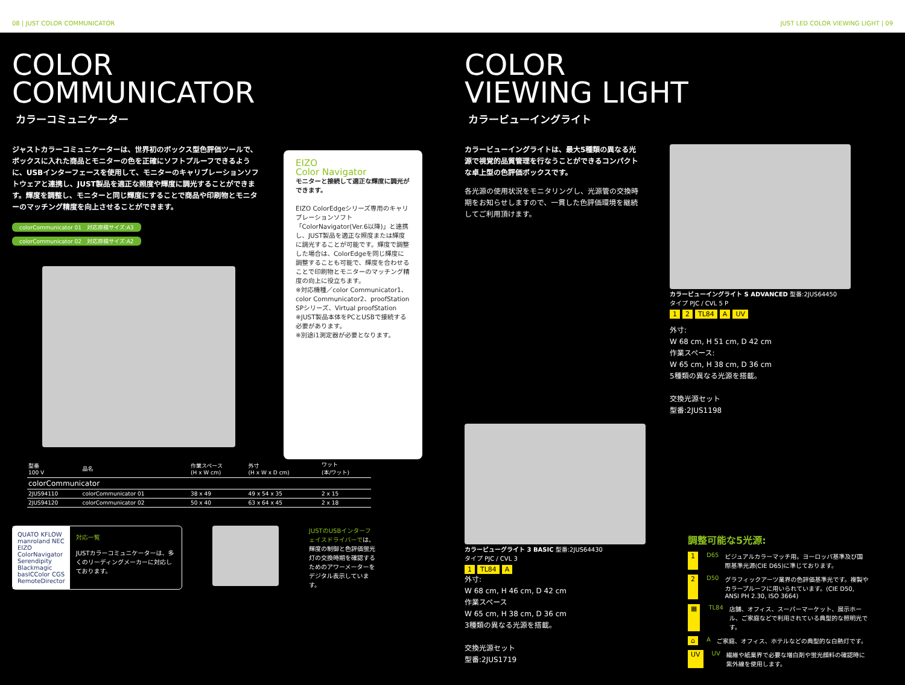08 | JUST COLOR COMMUNICATOR JUST LED COLOR VIEWING LIGHT | 09
COLOR
COMMUNICATOR
カラーコミュニケーター
ジャストカラーコミュニケーターは、世界初のボックス型色評価ツールで、ボックスに入れた商品とモニターの色を正確にソフトプルーフできるように、USBインターフェースを使用して、モニターのキャリブレーションソフトウェアと連携し、JUST製品を適正な照度や輝度に調光することができます。輝度を調整し、モニターと同じ輝度にすることで商品や印刷物とモニターのマッチング精度を向上させることができます。
colorCommunicator 01　対応原稿サイズ:A3
colorCommunicator 02　対応原稿サイズ:A2
EIZO
Color Navigator
モニターと接続して適正な輝度に調光ができます。
EIZO ColorEdgeシリーズ専用のキャリブレーションソフト「ColorNavigator(Ver.6以降)」と連携し、JUST製品を適正な照度または輝度に調光することが可能です。輝度で調整した場合は、ColorEdgeを同じ輝度に調整することも可能で、輝度を合わせることで印刷物とモニターのマッチング精度の向上に役立ちます。
※対応機種／color Communicator1、color Communicator2、proofStation SPシリーズ、Virtual proofStation
※JUST製品本体をPCとUSBで接続する必要があります。
※別途i1測定器が必要となります。
| 型番 100 V | 品名 | 作業スペース (H x W cm) | 外寸 (H x W x D cm) | ワット (本/ワット) |
| --- | --- | --- | --- | --- |
| colorCommunicator | | | | |
| 2JUS94110 | colorCommunicator 01 | 38 x 49 | 49 x 54 x 35 | 2 x 15 |
| 2JUS94120 | colorCommunicator 02 | 50 x 40 | 63 x 64 x 45 | 2 x 18 |
QUATO KFLOW manroland NEC EIZO ColorNavigator Serendipity Blackmagic basICColor CGS RemoteDirector
対応一覧
JUSTカラーコミュニケーターは、多くのリーディングメーカーに対応しております。
JUSTのUSBインターフェイスドライバーでは、輝度の制御と色評価蛍光灯の交換時期を確認するためのアワーメーターをデジタル表示しています。
COLOR
VIEWING LIGHT
カラービューイングライト
カラービューイングライトは、最大5種類の異なる光源で視覚的品質管理を行なうことができるコンパクトな卓上型の色評価ボックスです。
各光源の使用状況をモニタリングし、光源管の交換時期をお知らせしますので、一貫した色評価環境を継続してご利用頂けます。
カラービューイングライト S ADVANCED 型番:2JUS64450
タイプ PJC / CVL 5 P
1 2 TL84 A UV
外寸:
W 68 cm, H 51 cm, D 42 cm
作業スペース:
W 65 cm, H 38 cm, D 36 cm
5種類の異なる光源を搭載。
交換光源セット
型番:2JUS1198
カラービューグライト 3 BASIC 型番:2JUS64430
タイプ PJC / CVL 3
1 TL84 A
外寸:
W 68 cm, H 46 cm, D 42 cm
作業スペース
W 65 cm, H 38 cm, D 36 cm
3種類の異なる光源を搭載。
交換光源セット
型番:2JUS1719
調整可能な5光源:
1 D65 ビジュアルカラーマッチ用。ヨーロッパ基準及び国際基準光源(CIE D65)に準じております。
2 D50 グラフィックアーツ業界の色評価基準光です。複製やカラープルーフに用いられています。(CIE D50, ANSI PH 2.30, ISO 3664)
▦ TL84 店舗、オフィス、スーパーマーケット、展示ホール、ご家庭などで利用されている典型的な照明光です。
⌂ A ご家庭、オフィス、ホテルなどの典型的な白熱灯です。
UV UV 繊維や紙業界で必要な増白剤や蛍光顔料の確認時に紫外線を使用します。